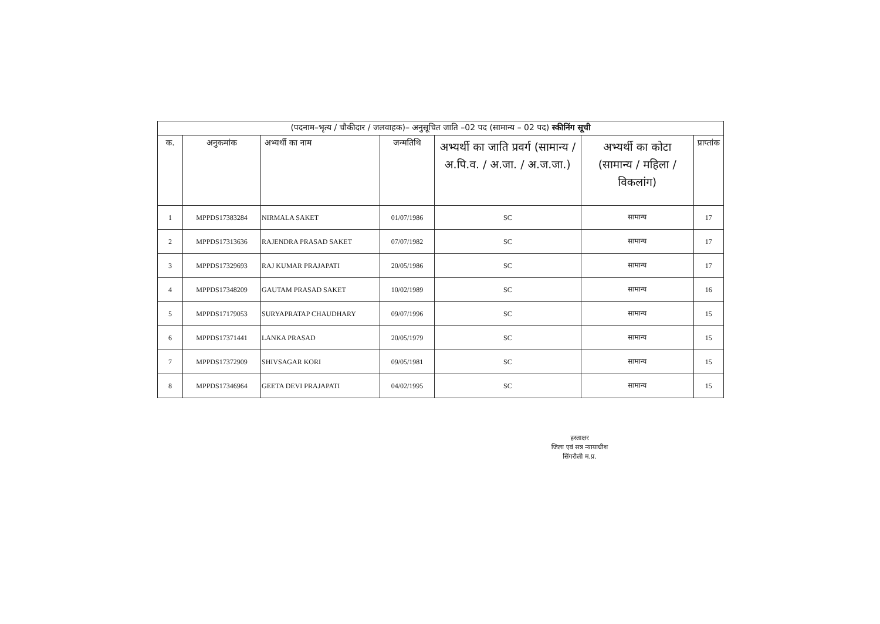| (पदनाम–भृत्य / चौकीदार / जलवाहक)– अनुसूचित जाति –02 पद (सामान्य – 02 पद) स्कीनिंग सूची | | | | | | |
| --- | --- | --- | --- | --- | --- | --- |
| क. | अनुकमांक | अभ्यर्थी का नाम | जन्मतिथि | अभ्यर्थी का जाति प्रवर्ग (सामान्य / अ.पि.व. / अ.जा. / अ.ज.जा.) | अभ्यर्थी का कोटा (सामान्य / महिला / विकलांग) | प्राप्तांक |
| 1 | MPPDS17383284 | NIRMALA SAKET | 01/07/1986 | SC | सामान्य | 17 |
| 2 | MPPDS17313636 | RAJENDRA PRASAD SAKET | 07/07/1982 | SC | सामान्य | 17 |
| 3 | MPPDS17329693 | RAJ KUMAR PRAJAPATI | 20/05/1986 | SC | सामान्य | 17 |
| 4 | MPPDS17348209 | GAUTAM PRASAD SAKET | 10/02/1989 | SC | सामान्य | 16 |
| 5 | MPPDS17179053 | SURYAPRATAP CHAUDHARY | 09/07/1996 | SC | सामान्य | 15 |
| 6 | MPPDS17371441 | LANKA PRASAD | 20/05/1979 | SC | सामान्य | 15 |
| 7 | MPPDS17372909 | SHIVSAGAR KORI | 09/05/1981 | SC | सामान्य | 15 |
| 8 | MPPDS17346964 | GEETA DEVI PRAJAPATI | 04/02/1995 | SC | सामान्य | 15 |
हस्ताक्षर
जिला एवं सत्र न्यायाधीश
सिंगरौली म.प्र.